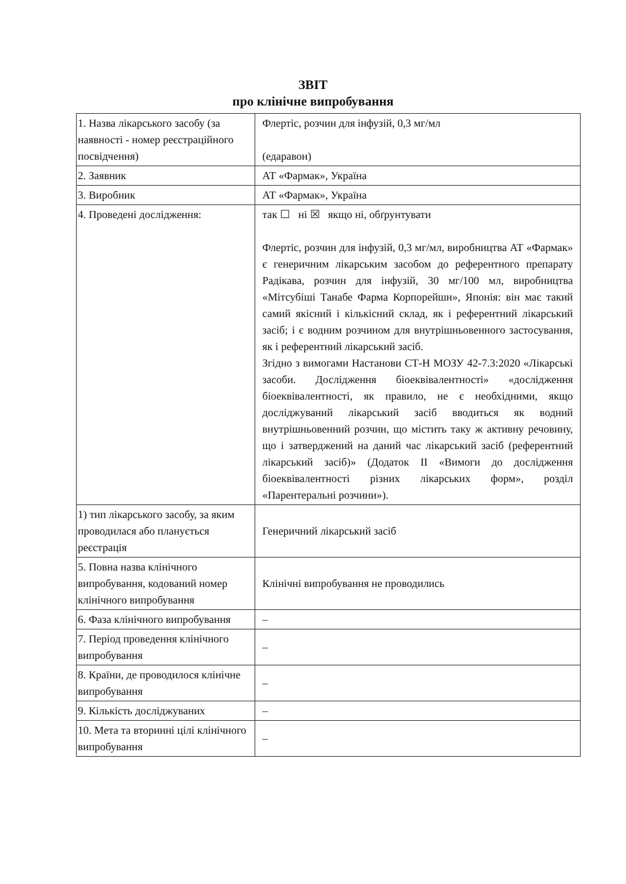ЗВІТ
про клінічне випробування
| 1. Назва лікарського засобу (за наявності - номер реєстраційного посвідчення) | Флертіс, розчин для інфузій, 0,3 мг/мл (едаравон) |
| 2. Заявник | АТ «Фармак», Україна |
| 3. Виробник | АТ «Фармак», Україна |
| 4. Проведені дослідження: | так ☐ ні ☒ якщо ні, обґрунтувати Флертіс, розчин для інфузій, 0,3 мг/мл, виробництва АТ «Фармак» є генеричним лікарським засобом до референтного препарату Радікава, розчин для інфузій, 30 мг/100 мл, виробництва «Мітсубіші Танабе Фарма Корпорейшн», Японія: він має такий самий якісний і кількісний склад, як і референтний лікарський засіб; і є водним розчином для внутрішньовенного застосування, як і референтний лікарський засіб. Згідно з вимогами Настанови СТ-Н МОЗУ 42-7.3:2020 «Лікарські засоби. Дослідження біоеквівалентності» «дослідження біоеквівалентності, як правило, не є необхідними, якщо досліджуваний лікарський засіб вводиться як водний внутрішньовенний розчин, що містить таку ж активну речовину, що і затверджений на даний час лікарський засіб (референтний лікарський засіб)» (Додаток II «Вимоги до дослідження біоеквівалентності різних лікарських форм», розділ «Парентеральні розчини»). |
| 1) тип лікарського засобу, за яким проводилася або планується реєстрація | Генеричний лікарський засіб |
| 5. Повна назва клінічного випробування, кодований номер клінічного випробування | Клінічні випробування не проводились |
| 6. Фаза клінічного випробування | – |
| 7. Період проведення клінічного випробування | – |
| 8. Країни, де проводилося клінічне випробування | – |
| 9. Кількість досліджуваних | – |
| 10. Мета та вторинні цілі клінічного випробування | – |